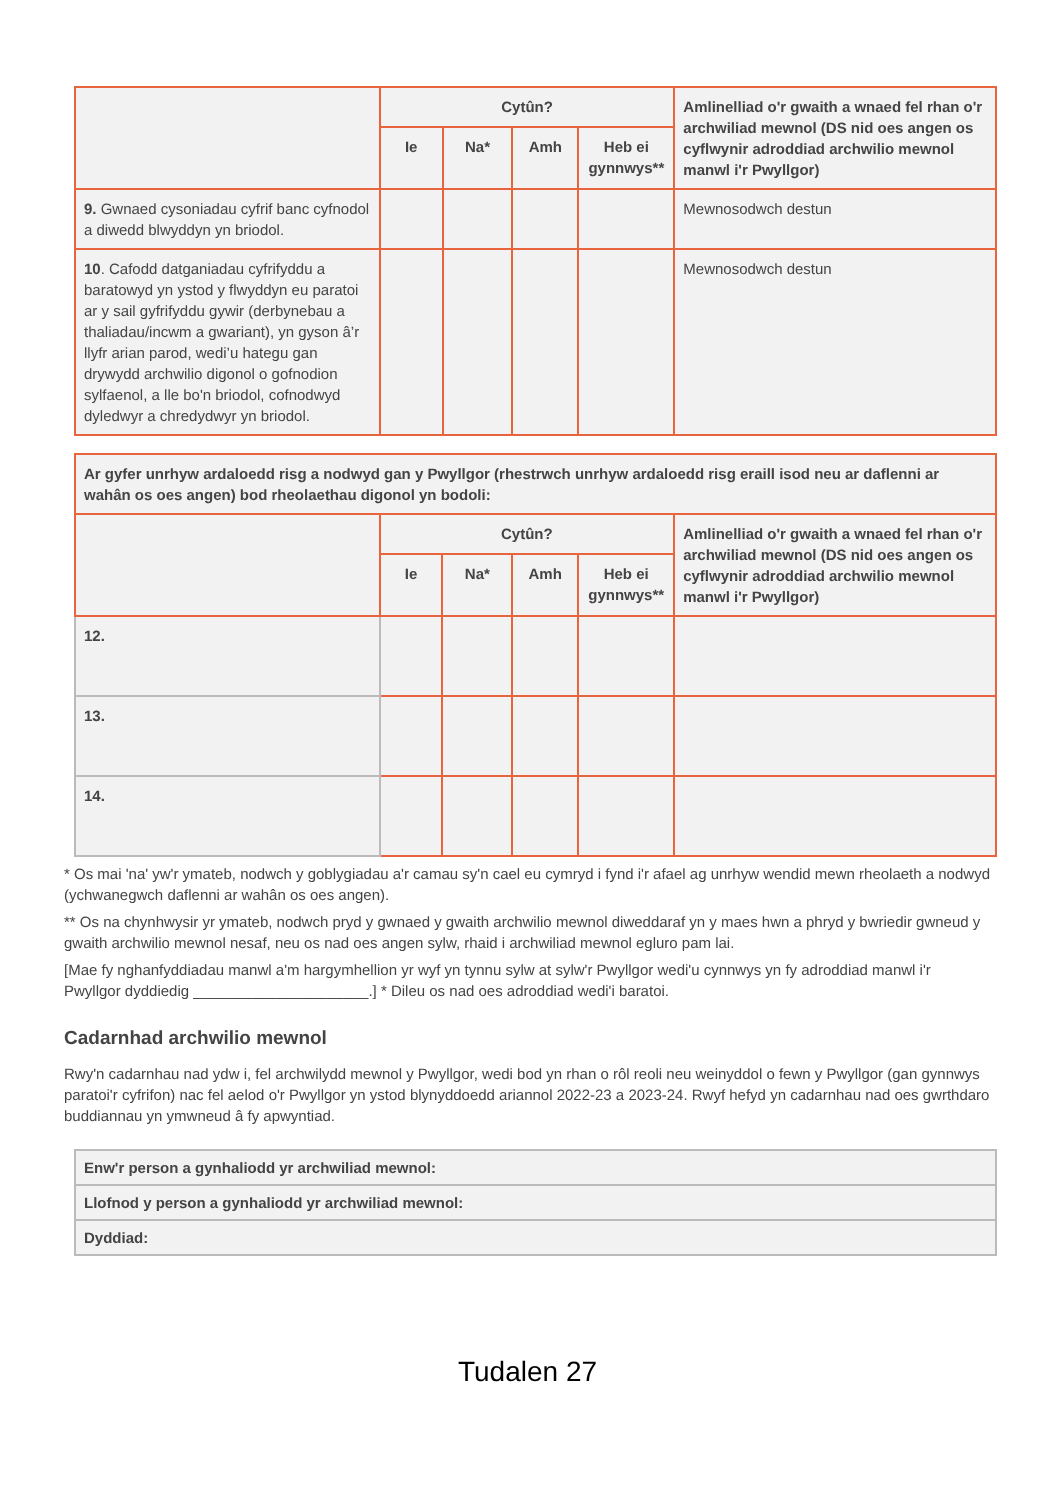| | Cytûn? | | | | Amlinelliad o'r gwaith a wnaed fel rhan o'r archwiliad mewnol (DS nid oes angen os cyflwynir adroddiad archwilio mewnol manwl i'r Pwyllgor) |
| --- | --- | --- | --- | --- | --- |
| | Ie | Na* | Amh | Heb ei gynnwys** | |
| 9. Gwnaed cysoniadau cyfrif banc cyfnodol a diwedd blwyddyn yn briodol. | | | | | Mewnosodwch destun |
| 10 . Cafodd datganiadau cyfrifyddu a baratowyd yn ystod y flwyddyn eu paratoi ar y sail gyfrifyddu gywir (derbynebau a thaliadau/incwm a gwariant), yn gyson â’r llyfr arian parod, wedi’u hategu gan drywydd archwilio digonol o gofnodion sylfaenol, a lle bo'n briodol, cofnodwyd dyledwyr a chredydwyr yn briodol. | | | | | Mewnosodwch destun |
| Ar gyfer unrhyw ardaloedd risg a nodwyd gan y Pwyllgor (rhestrwch unrhyw ardaloedd risg eraill isod neu ar daflenni ar wahân os oes angen) bod rheolaethau digonol yn bodoli: | | | | | |
| --- | --- | --- | --- | --- | --- |
| | Cytûn? | | | | Amlinelliad o'r gwaith a wnaed fel rhan o'r archwiliad mewnol (DS nid oes angen os cyflwynir adroddiad archwilio mewnol manwl i'r Pwyllgor) |
| | Ie | Na* | Amh | Heb ei gynnwys** | |
| 12. | | | | | |
| 13. | | | | | |
| 14. | | | | | |
* Os mai 'na' yw'r ymateb, nodwch y goblygiadau a'r camau sy'n cael eu cymryd i fynd i'r afael ag unrhyw wendid mewn rheolaeth a nodwyd (ychwanegwch daflenni ar wahân os oes angen).
** Os na chynhwysir yr ymateb, nodwch pryd y gwnaed y gwaith archwilio mewnol diweddaraf yn y maes hwn a phryd y bwriedir gwneud y gwaith archwilio mewnol nesaf, neu os nad oes angen sylw, rhaid i archwiliad mewnol egluro pam lai.
[Mae fy nghanfyddiadau manwl a'm hargymhellion yr wyf yn tynnu sylw at sylw'r Pwyllgor wedi'u cynnwys yn fy adroddiad manwl i'r Pwyllgor dyddiedig _____________________.] * Dileu os nad oes adroddiad wedi'i baratoi.
Cadarnhad archwilio mewnol
Rwy'n cadarnhau nad ydw i, fel archwilydd mewnol y Pwyllgor, wedi bod yn rhan o rôl reoli neu weinyddol o fewn y Pwyllgor (gan gynnwys paratoi'r cyfrifon) nac fel aelod o'r Pwyllgor yn ystod blynyddoedd ariannol 2022-23 a 2023-24. Rwyf hefyd yn cadarnhau nad oes gwrthdaro buddiannau yn ymwneud â fy apwyntiad.
| Enw'r person a gynhaliodd yr archwiliad mewnol: |
| Llofnod y person a gynhaliodd yr archwiliad mewnol: |
| Dyddiad: |
Tudalen 27